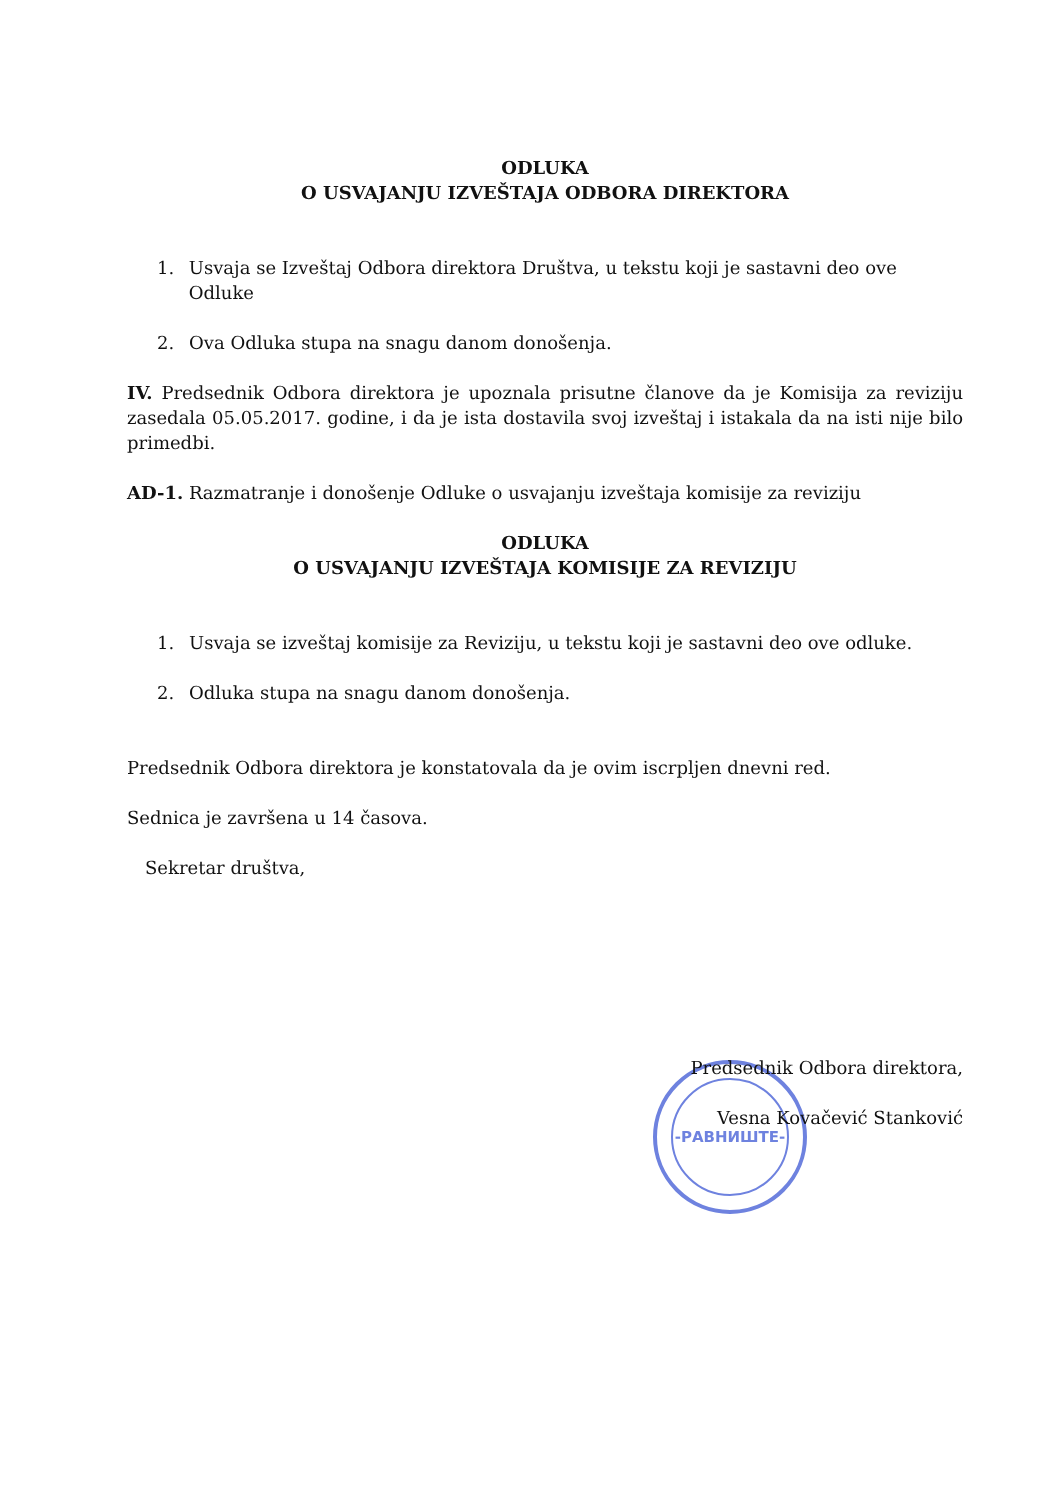-РАВНИШТЕ-
ODLUKA
O USVAJANJU IZVEŠTAJA ODBORA DIREKTORA
1. Usvaja se Izveštaj Odbora direktora Društva, u tekstu koji je sastavni deo ove Odluke
2. Ova Odluka stupa na snagu danom donošenja.
IV. Predsednik Odbora direktora je upoznala prisutne članove da je Komisija za reviziju zasedala 05.05.2017. godine, i da je ista dostavila svoj izveštaj i istakala da na isti nije bilo primedbi.
AD-1. Razmatranje i donošenje Odluke o usvajanju izveštaja komisije za reviziju
ODLUKA
O USVAJANJU IZVEŠTAJA KOMISIJE ZA REVIZIJU
1. Usvaja se izveštaj komisije za Reviziju, u tekstu koji je sastavni deo ove odluke.
2. Odluka stupa na snagu danom donošenja.
Predsednik Odbora direktora je konstatovala da je ovim iscrpljen dnevni red.
Sednica je završena u 14 časova.
Sekretar društva,
Predsednik Odbora direktora,
Vesna Kovačević Stanković